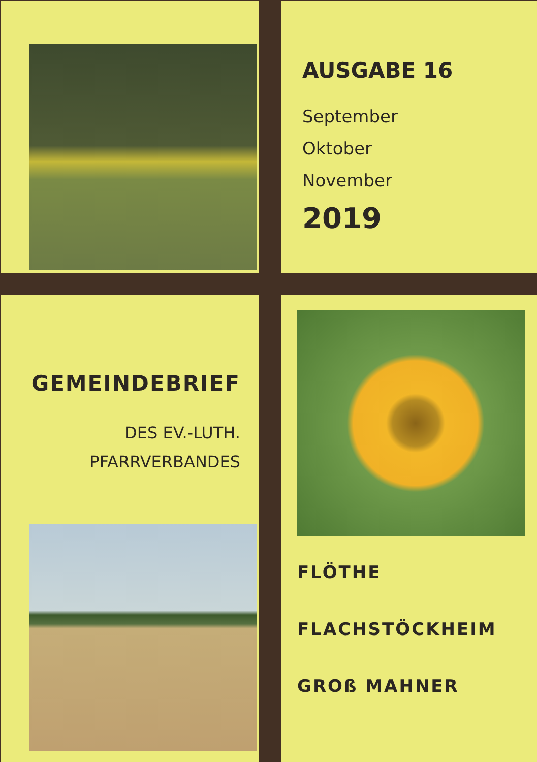AUSGABE 16
September
Oktober
November
2019
GEMEINDEBRIEF
DES EV.-LUTH.
PFARRVERBANDES
FLÖTHE
FLACHSTÖCKHEIM
GROß MAHNER